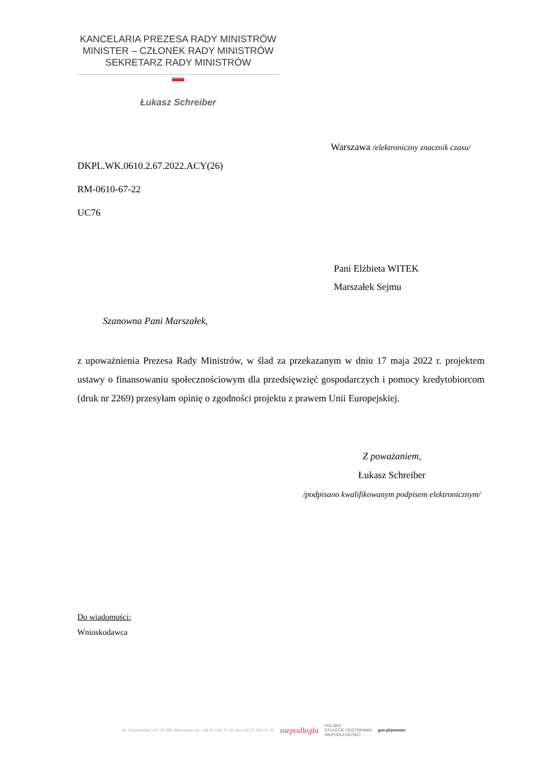KANCELARIA PREZESA RADY MINISTRÓW
MINISTER – CZŁONEK RADY MINISTRÓW
SEKRETARZ RADY MINISTRÓW
Łukasz Schreiber
Warszawa /elektroniczny znacznik czasu/
DKPL.WK.0610.2.67.2022.ACY(26)
RM-0610-67-22
UC76
Pani Elżbieta WITEK
Marszałek Sejmu
Szanowna Pani Marszałek,
z upoważnienia Prezesa Rady Ministrów, w ślad za przekazanym w dniu 17 maja 2022 r. projektem ustawy o finansowaniu społecznościowym dla przedsięwzięć gospodarczych i pomocy kredytobiorcom (druk nr 2269) przesyłam opinię o zgodności projektu z prawem Unii Europejskiej.
Z poważaniem,
Łukasz Schreiber
/podpisano kwalifikowanym podpisem elektronicznym/
Do wiadomości:
Wnioskodawca
Al. Ujazdowskie 1/3, 00-583 Warszawa; tel. +48 22 694 75 19, fax +48 22 694 74 34 niepodległa POLSKA
STULECIE ODZYSKANIA
NIEPODLEGŁOŚCI gov.pl/premier